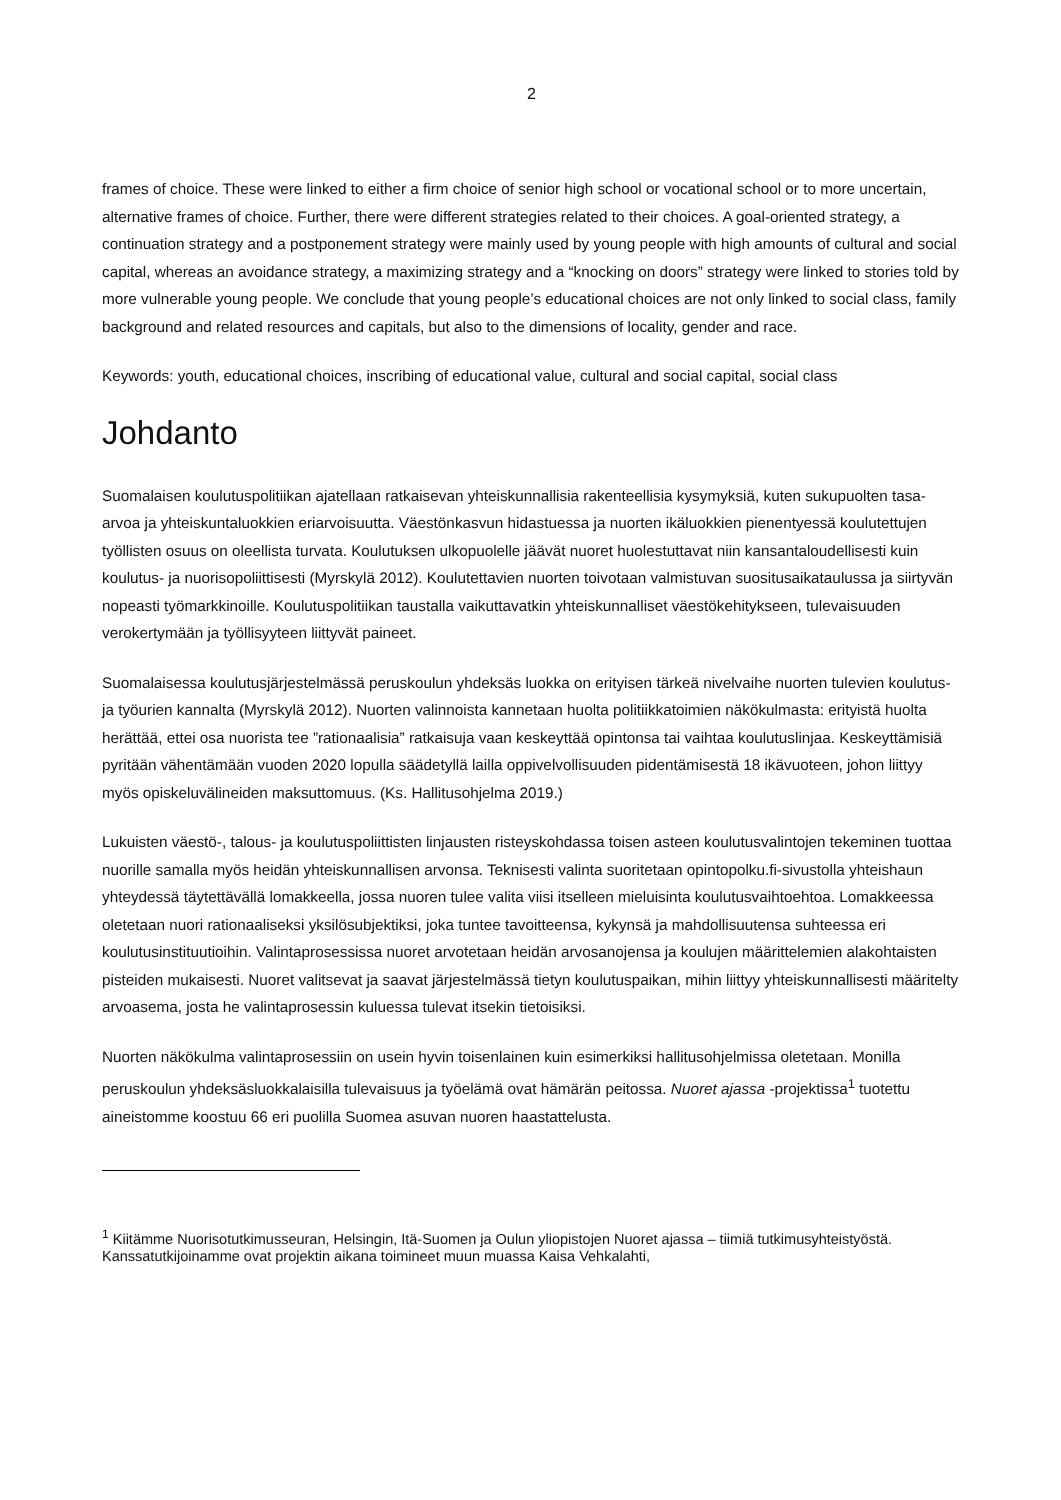2
frames of choice. These were linked to either a firm choice of senior high school or vocational school or to more uncertain, alternative frames of choice. Further, there were different strategies related to their choices. A goal-oriented strategy, a continuation strategy and a postponement strategy were mainly used by young people with high amounts of cultural and social capital, whereas an avoidance strategy, a maximizing strategy and a “knocking on doors” strategy were linked to stories told by more vulnerable young people. We conclude that young people’s educational choices are not only linked to social class, family background and related resources and capitals, but also to the dimensions of locality, gender and race.
Keywords: youth, educational choices, inscribing of educational value, cultural and social capital, social class
Johdanto
Suomalaisen koulutuspolitiikan ajatellaan ratkaisevan yhteiskunnallisia rakenteellisia kysymyksiä, kuten sukupuolten tasa-arvoa ja yhteiskuntaluokkien eriarvoisuutta. Väestönkasvun hidastuessa ja nuorten ikäluokkien pienentyessä koulutettujen työllisten osuus on oleellista turvata. Koulutuksen ulkopuolelle jäävät nuoret huolestuttavat niin kansantaloudellisesti kuin koulutus- ja nuorisopoliittisesti (Myrskylä 2012). Koulutettavien nuorten toivotaan valmistuvan suositusaikataulussa ja siirtyvän nopeasti työmarkkinoille. Koulutuspolitiikan taustalla vaikuttavatkin yhteiskunnalliset väestökehitykseen, tulevaisuuden verokertymään ja työllisyyteen liittyvät paineet.
Suomalaisessa koulutusjärjestelmässä peruskoulun yhdeksäs luokka on erityisen tärkeä nivelvaihe nuorten tulevien koulutus- ja työurien kannalta (Myrskylä 2012). Nuorten valinnoista kannetaan huolta politiikkatoimien näkökulmasta: erityistä huolta herättää, ettei osa nuorista tee ”rationaalisia” ratkaisuja vaan keskeyttää opintonsa tai vaihtaa koulutuslinjaa. Keskeyttämisiä pyritään vähentämään vuoden 2020 lopulla säädetyllä lailla oppivelvollisuuden pidentämisestä 18 ikävuoteen, johon liittyy myös opiskeluvälineiden maksuttomuus. (Ks. Hallitusohjelma 2019.)
Lukuisten väestö-, talous- ja koulutuspoliittisten linjausten risteyskohdassa toisen asteen koulutusvalintojen tekeminen tuottaa nuorille samalla myös heidän yhteiskunnallisen arvonsa. Teknisesti valinta suoritetaan opintopolku.fi-sivustolla yhteishaun yhteydessä täytettävällä lomakkeella, jossa nuoren tulee valita viisi itselleen mieluisinta koulutusvaihtoehtoa. Lomakkeessa oletetaan nuori rationaaliseksi yksilösubjektiksi, joka tuntee tavoitteensa, kykynsä ja mahdollisuutensa suhteessa eri koulutusinstituutioihin. Valintaprosessissa nuoret arvotetaan heidän arvosanojensa ja koulujen määrittelemien alakohtaisten pisteiden mukaisesti. Nuoret valitsevat ja saavat järjestelmässä tietyn koulutuspaikan, mihin liittyy yhteiskunnallisesti määritelty arvoasema, josta he valintaprosessin kuluessa tulevat itsekin tietoisiksi.
Nuorten näkökulma valintaprosessiin on usein hyvin toisenlainen kuin esimerkiksi hallitusohjelmissa oletetaan. Monilla peruskoulun yhdeksäsluokkalaisilla tulevaisuus ja työelämä ovat hämärän peitossa. Nuoret ajassa -projektissa<sup>1</sup> tuotettu aineistomme koostuu 66 eri puolilla Suomea asuvan nuoren haastattelusta.
<sup>1</sup> Kiitämme Nuorisotutkimusseuran, Helsingin, Itä-Suomen ja Oulun yliopistojen Nuoret ajassa – tiimiä tutkimusyhteistyöstä. Kanssatutkijoinamme ovat projektin aikana toimineet muun muassa Kaisa Vehkalahti,